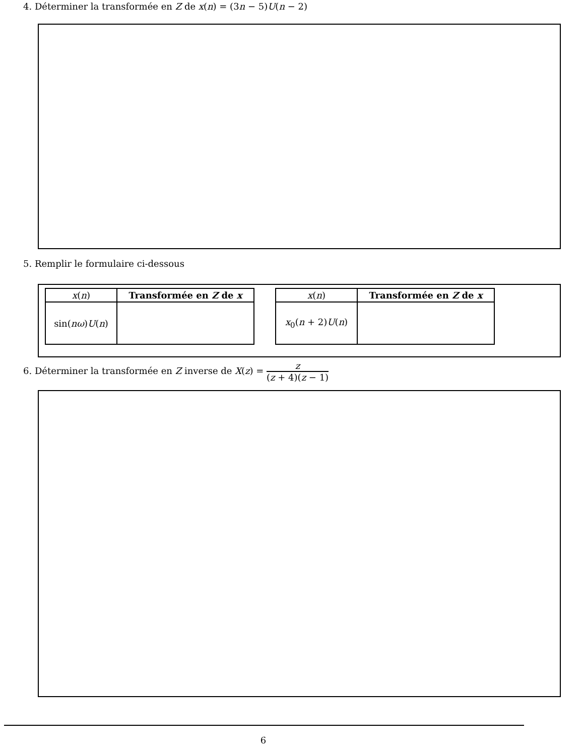4. Déterminer la transformée en Z de x(n) = (3n − 5)U(n − 2)
5. Remplir le formulaire ci-dessous
| x ( n ) | Transformée en Z de x |
| --- | --- |
| sin( nω ) U ( n ) | |
| x ( n ) | Transformée en Z de x |
| --- | --- |
| x<sub>0</sub>( n + 2) U ( n ) | |
6. Déterminer la transformée en Z inverse de X(z) = z (z + 4)(z − 1)
6